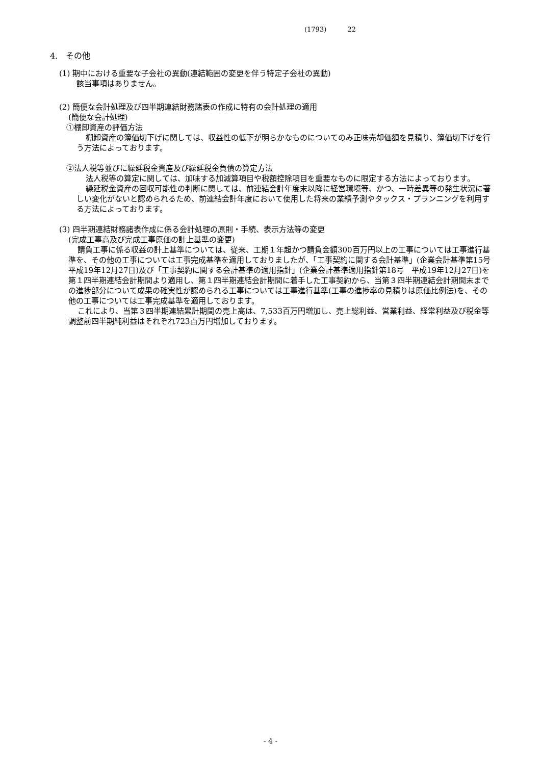(1793) 22
4.　その他
(1) 期中における重要な子会社の異動(連結範囲の変更を伴う特定子会社の異動)
該当事項はありません。
(2) 簡便な会計処理及び四半期連結財務諸表の作成に特有の会計処理の適用
(簡便な会計処理)
①棚卸資産の評価方法
棚卸資産の簿価切下げに関しては、収益性の低下が明らかなものについてのみ正味売却価額を見積り、簿価切下げを行う方法によっております。
②法人税等並びに繰延税金資産及び繰延税金負債の算定方法
法人税等の算定に関しては、加味する加減算項目や税額控除項目を重要なものに限定する方法によっております。
繰延税金資産の回収可能性の判断に関しては、前連結会計年度末以降に経営環境等、かつ、一時差異等の発生状況に著しい変化がないと認められるため、前連結会計年度において使用した将来の業績予測やタックス・プランニングを利用する方法によっております。
(3) 四半期連結財務諸表作成に係る会計処理の原則・手続、表示方法等の変更
(完成工事高及び完成工事原価の計上基準の変更)
請負工事に係る収益の計上基準については、従来、工期１年超かつ請負金額300百万円以上の工事については工事進行基準を、その他の工事については工事完成基準を適用しておりましたが、「工事契約に関する会計基準」(企業会計基準第15号　平成19年12月27日)及び「工事契約に関する会計基準の適用指針」(企業会計基準適用指針第18号　平成19年12月27日)を第１四半期連結会計期間より適用し、第１四半期連結会計期間に着手した工事契約から、当第３四半期連結会計期間末までの進捗部分について成果の確実性が認められる工事については工事進行基準(工事の進捗率の見積りは原価比例法)を、その他の工事については工事完成基準を適用しております。
これにより、当第３四半期連結累計期間の売上高は、7,533百万円増加し、売上総利益、営業利益、経常利益及び税金等調整前四半期純利益はそれぞれ723百万円増加しております。
- 4 -